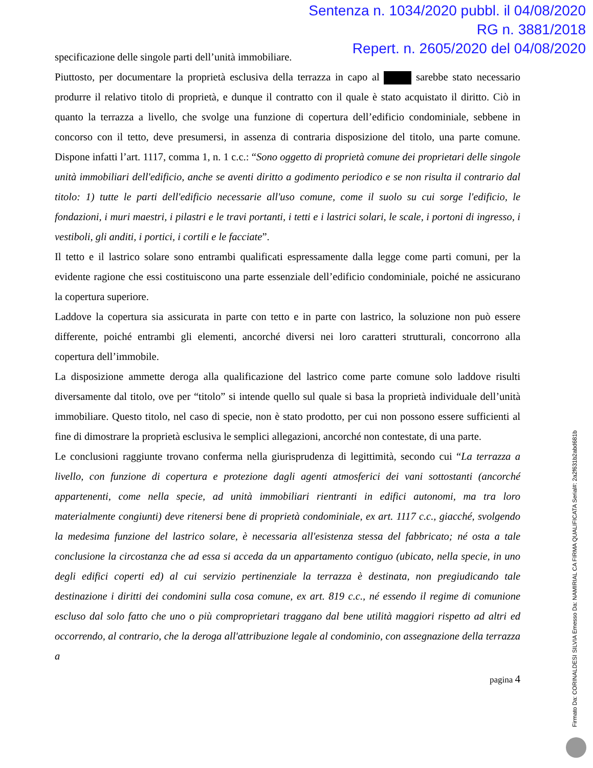Sentenza n. 1034/2020 pubbl. il 04/08/2020
RG n. 3881/2018
Repert. n. 2605/2020 del 04/08/2020
specificazione delle singole parti dell’unità immobiliare.
Piuttosto, per documentare la proprietà esclusiva della terrazza in capo al sarebbe stato necessario produrre il relativo titolo di proprietà, e dunque il contratto con il quale è stato acquistato il diritto. Ciò in quanto la terrazza a livello, che svolge una funzione di copertura dell’edificio condominiale, sebbene in concorso con il tetto, deve presumersi, in assenza di contraria disposizione del titolo, una parte comune. Dispone infatti l’art. 1117, comma 1, n. 1 c.c.: “Sono oggetto di proprietà comune dei proprietari delle singole unità immobiliari dell'edificio, anche se aventi diritto a godimento periodico e se non risulta il contrario dal titolo: 1) tutte le parti dell'edificio necessarie all'uso comune, come il suolo su cui sorge l'edificio, le fondazioni, i muri maestri, i pilastri e le travi portanti, i tetti e i lastrici solari, le scale, i portoni di ingresso, i vestiboli, gli anditi, i portici, i cortili e le facciate”.
Il tetto e il lastrico solare sono entrambi qualificati espressamente dalla legge come parti comuni, per la evidente ragione che essi costituiscono una parte essenziale dell’edificio condominiale, poiché ne assicurano la copertura superiore.
Laddove la copertura sia assicurata in parte con tetto e in parte con lastrico, la soluzione non può essere differente, poiché entrambi gli elementi, ancorché diversi nei loro caratteri strutturali, concorrono alla copertura dell’immobile.
La disposizione ammette deroga alla qualificazione del lastrico come parte comune solo laddove risulti diversamente dal titolo, ove per “titolo” si intende quello sul quale si basa la proprietà individuale dell’unità immobiliare. Questo titolo, nel caso di specie, non è stato prodotto, per cui non possono essere sufficienti al fine di dimostrare la proprietà esclusiva le semplici allegazioni, ancorché non contestate, di una parte.
Le conclusioni raggiunte trovano conferma nella giurisprudenza di legittimità, secondo cui “La terrazza a livello, con funzione di copertura e protezione dagli agenti atmosferici dei vani sottostanti (ancorché appartenenti, come nella specie, ad unità immobiliari rientranti in edifici autonomi, ma tra loro materialmente congiunti) deve ritenersi bene di proprietà condominiale, ex art. 1117 c.c., giacché, svolgendo la medesima funzione del lastrico solare, è necessaria all'esistenza stessa del fabbricato; né osta a tale conclusione la circostanza che ad essa si acceda da un appartamento contiguo (ubicato, nella specie, in uno degli edifici coperti ed) al cui servizio pertinenziale la terrazza è destinata, non pregiudicando tale destinazione i diritti dei condomini sulla cosa comune, ex art. 819 c.c., né essendo il regime di comunione escluso dal solo fatto che uno o più comproprietari traggano dal bene utilità maggiori rispetto ad altri ed occorrendo, al contrario, che la deroga all'attribuzione legale al condominio, con assegnazione della terrazza a
pagina 4
Firmato Da: CORINALDESI SILVIA Emesso Da: NAMIRIAL CA FIRMA QUALIFICATA Serial#: 2a2f631b2abd681b